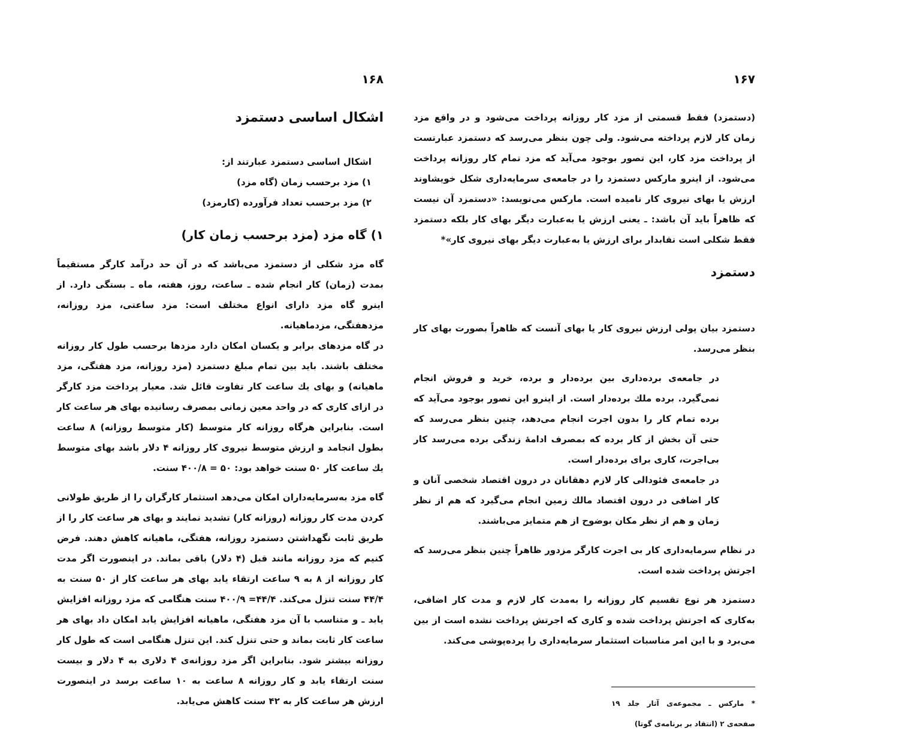۱۶۷
(دستمزد) فقط قسمتی از مزد کار روزانه پرداخت می‌شود و در واقع مزد زمان کار لازم پرداخته می‌شود. ولی چون بنظر می‌رسد که دستمزد عبارتست از پرداخت مزد کار، این تصور بوجود می‌آید که مزد تمام کار روزانه پرداخت می‌شود. از اینرو مارکس دستمزد را در جامعه‌ی سرمایه‌داری شکل خویشاوند ارزش یا بهای نیروی کار نامیده است. مارکس می‌نویسد: «دستمزد آن نیست که ظاهراً باید آن باشد: ـ یعنی ارزش یا به‌عبارت دیگر بهای کار بلکه دستمزد فقط شکلی است نقابدار برای ارزش یا به‌عبارت دیگر بهای نیروی کار»*
دستمزد
دستمزد بیان پولی ارزش نیروی کار یا بهای آنست که ظاهراً بصورت بهای کار بنظر می‌رسد.
در جامعه‌ی برده‌داری بین برده‌دار و برده، خرید و فروش انجام نمی‌گیرد. برده ملك برده‌دار است. از اینرو این تصور بوجود می‌آید که برده تمام کار را بدون اجرت انجام می‌دهد، چنین بنظر می‌رسد که حتی آن بخش از کار برده که بمصرف ادامهٔ زندگی برده می‌رسد کار بی‌اجرت، کاری برای برده‌دار است.
در جامعه‌ی فئودالی کار لازم دهقانان در درون اقتصاد شخصی آنان و کار اضافی در درون اقتصاد مالك زمین انجام می‌گیرد که هم از نظر زمان و هم از نظر مکان بوضوح از هم متمایز می‌باشند.
در نظام سرمایه‌داری کار بی اجرت کارگر مزدور ظاهراً چنین بنظر می‌رسد که اجرتش پرداخت شده است.
دستمزد هر نوع تقسیم کار روزانه را به‌مدت کار لازم و مدت کار اضافی، به‌کاری که اجرتش پرداخت شده و کاری که اجرتش پرداخت نشده است از بین می‌برد و با این امر مناسبات استثمار سرمایه‌داری را پرده‌پوشی می‌کند.
* مارکس ـ مجموعه‌ی آثار جلد ۱۹ صفحه‌ی ۲ (انتقاد بر برنامه‌ی گوتا)
۱۶۸
اشکال اساسی دستمزد
اشکال اساسی دستمزد عبارتند از:
۱) مزد برحسب زمان (گاه مزد)
۲) مزد برحسب تعداد فرآورده (کارمزد)
۱) گاه مزد (مزد برحسب زمان کار)
گاه مزد شکلی از دستمزد می‌باشد که در آن حد درآمد کارگر مستقیماً بمدت (زمان) کار انجام شده ـ ساعت، روز، هفته، ماه ـ بستگی دارد. از اینرو گاه مزد دارای انواع مختلف است: مزد ساعتی، مزد روزانه، مزدهفتگی، مزدماهیانه.
در گاه مزدهای برابر و یکسان امکان دارد مزدها برحسب طول کار روزانه مختلف باشند. باید بین تمام مبلغ دستمزد (مزد روزانه، مزد هفتگی، مزد ماهیانه) و بهای یك ساعت کار تفاوت قائل شد. معیار پرداخت مزد کارگر در ازای کاری که در واحد معین زمانی بمصرف رسانیده بهای هر ساعت کار است. بنابراین هرگاه روزانه کار متوسط (کار متوسط روزانه) ۸ ساعت بطول انجامد و ارزش متوسط نیروی کار روزانه ۴ دلار باشد بهای متوسط یك ساعت کار ۵۰ سنت خواهد بود: ۵۰ = ۴۰۰/۸ سنت.
گاه مزد به‌سرمایه‌داران امکان می‌دهد استثمار کارگران را از طریق طولانی کردن مدت کار روزانه (روزانه کار) تشدید نمایند و بهای هر ساعت کار را از طریق ثابت نگهداشتن دستمزد روزانه، هفتگی، ماهیانه کاهش دهند. فرض کنیم که مزد روزانه مانند قبل (۴ دلار) باقی بماند. در اینصورت اگر مدت کار روزانه از ۸ به ۹ ساعت ارتقاء یابد بهای هر ساعت کار از ۵۰ سنت به ۴۴/۴ سنت تنزل می‌کند. ۴۴/۴= ۴۰۰/۹ سنت هنگامی که مزد روزانه افزایش یابد ـ و متناسب با آن مزد هفتگی، ماهیانه افزایش یابد امکان داد بهای هر ساعت کار ثابت بماند و حتی تنزل کند. این تنزل هنگامی است که طول کار روزانه بیشتر شود. بنابراین اگر مزد روزانه‌ی ۴ دلاری به ۴ دلار و بیست سنت ارتقاء یابد و کار روزانه ۸ ساعت به ۱۰ ساعت برسد در اینصورت ارزش هر ساعت کار به ۴۲ سنت کاهش می‌یابد.